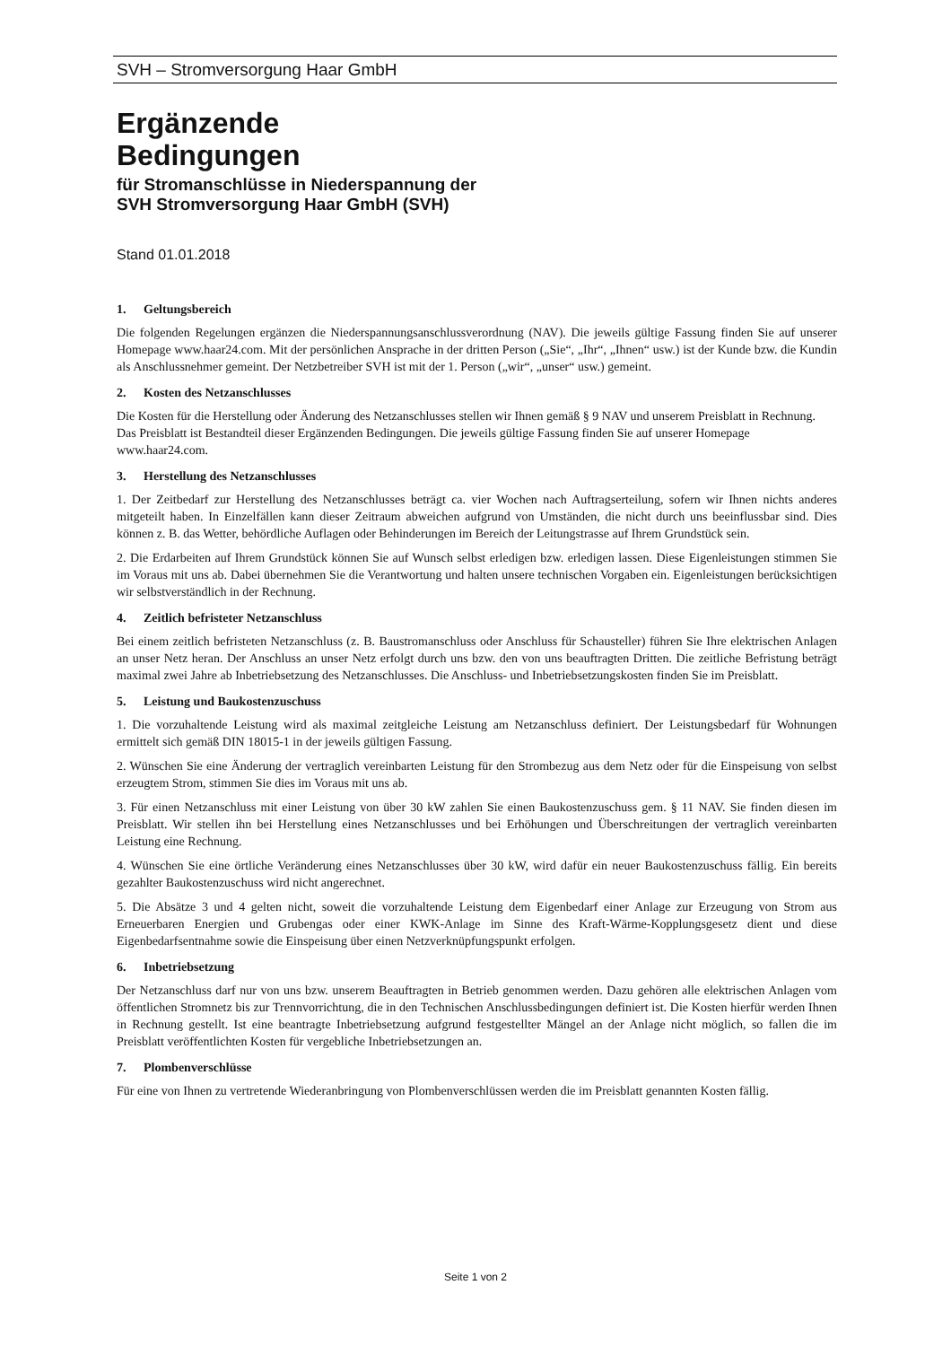SVH – Stromversorgung Haar GmbH
Ergänzende
Bedingungen
für Stromanschlüsse in Niederspannung der
SVH Stromversorgung Haar GmbH (SVH)
Stand 01.01.2018
1. Geltungsbereich
Die folgenden Regelungen ergänzen die Niederspannungsanschlussverordnung (NAV). Die jeweils gültige Fassung finden Sie auf unserer Homepage www.haar24.com. Mit der persönlichen Ansprache in der dritten Person („Sie“, „Ihr“, „Ihnen“ usw.) ist der Kunde bzw. die Kundin als Anschlussnehmer gemeint. Der Netzbetreiber SVH ist mit der 1. Person („wir“, „unser“ usw.) gemeint.
2. Kosten des Netzanschlusses
Die Kosten für die Herstellung oder Änderung des Netzanschlusses stellen wir Ihnen gemäß § 9 NAV und unserem Preisblatt in Rechnung. Das Preisblatt ist Bestandteil dieser Ergänzenden Bedingungen. Die jeweils gültige Fassung finden Sie auf unserer Homepage www.haar24.com.
3. Herstellung des Netzanschlusses
1. Der Zeitbedarf zur Herstellung des Netzanschlusses beträgt ca. vier Wochen nach Auftragserteilung, sofern wir Ihnen nichts anderes mitgeteilt haben. In Einzelfällen kann dieser Zeitraum abweichen aufgrund von Umständen, die nicht durch uns beeinflussbar sind. Dies können z. B. das Wetter, behördliche Auflagen oder Behinderungen im Bereich der Leitungstrasse auf Ihrem Grundstück sein.
2. Die Erdarbeiten auf Ihrem Grundstück können Sie auf Wunsch selbst erledigen bzw. erledigen lassen. Diese Eigenleistungen stimmen Sie im Voraus mit uns ab. Dabei übernehmen Sie die Verantwortung und halten unsere technischen Vorgaben ein. Eigenleistungen berücksichtigen wir selbstverständlich in der Rechnung.
4. Zeitlich befristeter Netzanschluss
Bei einem zeitlich befristeten Netzanschluss (z. B. Baustromanschluss oder Anschluss für Schausteller) führen Sie Ihre elektrischen Anlagen an unser Netz heran. Der Anschluss an unser Netz erfolgt durch uns bzw. den von uns beauftragten Dritten. Die zeitliche Befristung beträgt maximal zwei Jahre ab Inbetriebsetzung des Netzanschlusses. Die Anschluss- und Inbetriebsetzungskosten finden Sie im Preisblatt.
5. Leistung und Baukostenzuschuss
1. Die vorzuhaltende Leistung wird als maximal zeitgleiche Leistung am Netzanschluss definiert. Der Leistungsbedarf für Wohnungen ermittelt sich gemäß DIN 18015-1 in der jeweils gültigen Fassung.
2. Wünschen Sie eine Änderung der vertraglich vereinbarten Leistung für den Strombezug aus dem Netz oder für die Einspeisung von selbst erzeugtem Strom, stimmen Sie dies im Voraus mit uns ab.
3. Für einen Netzanschluss mit einer Leistung von über 30 kW zahlen Sie einen Baukostenzuschuss gem. § 11 NAV. Sie finden diesen im Preisblatt. Wir stellen ihn bei Herstellung eines Netzanschlusses und bei Erhöhungen und Überschreitungen der vertraglich vereinbarten Leistung eine Rechnung.
4. Wünschen Sie eine örtliche Veränderung eines Netzanschlusses über 30 kW, wird dafür ein neuer Baukostenzuschuss fällig. Ein bereits gezahlter Baukostenzuschuss wird nicht angerechnet.
5. Die Absätze 3 und 4 gelten nicht, soweit die vorzuhaltende Leistung dem Eigenbedarf einer Anlage zur Erzeugung von Strom aus Erneuerbaren Energien und Grubengas oder einer KWK-Anlage im Sinne des Kraft-Wärme-Kopplungsgesetz dient und diese Eigenbedarfsentnahme sowie die Einspeisung über einen Netzverknüpfungspunkt erfolgen.
6. Inbetriebsetzung
Der Netzanschluss darf nur von uns bzw. unserem Beauftragten in Betrieb genommen werden. Dazu gehören alle elektrischen Anlagen vom öffentlichen Stromnetz bis zur Trennvorrichtung, die in den Technischen Anschlussbedingungen definiert ist. Die Kosten hierfür werden Ihnen in Rechnung gestellt. Ist eine beantragte Inbetriebsetzung aufgrund festgestellter Mängel an der Anlage nicht möglich, so fallen die im Preisblatt veröffentlichten Kosten für vergebliche Inbetriebsetzungen an.
7. Plombenverschlüsse
Für eine von Ihnen zu vertretende Wiederanbringung von Plombenverschlüssen werden die im Preisblatt genannten Kosten fällig.
Seite 1 von 2